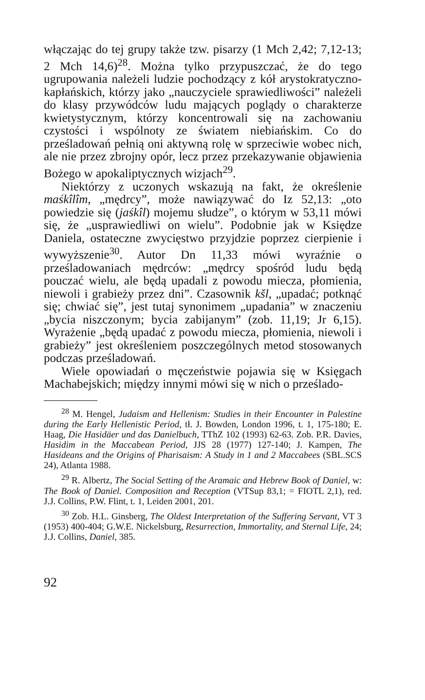włączając do tej grupy także tzw. pisarzy (1 Mch 2,42; 7,12-13; 2 Mch 14,6)<sup>28</sup>. Można tylko przypuszczać, że do tego ugrupowania należeli ludzie pochodzący z kół arystokratyczno-kapłańskich, którzy jako „nauczyciele sprawiedliwości” należeli do klasy przywódców ludu mających poglądy o charakterze kwietystycznym, którzy koncentrowali się na zachowaniu czystości i wspólnoty ze światem niebiańskim. Co do prześladowań pełnią oni aktywną rolę w sprzeciwie wobec nich, ale nie przez zbrojny opór, lecz przez przekazywanie objawienia Bożego w apokaliptycznych wizjach<sup>29</sup>.
Niektórzy z uczonych wskazują na fakt, że określenie maśkîlîm, „mędrcy”, może nawiązywać do Iz 52,13: „oto powiedzie się (jaśkîl) mojemu słudze”, o którym w 53,11 mówi się, że „usprawiedliwi on wielu”. Podobnie jak w Księdze Daniela, ostateczne zwycięstwo przyjdzie poprzez cierpienie i wywyższenie<sup>30</sup>. Autor Dn 11,33 mówi wyraźnie o prześladowaniach mędrców: „mędrcy spośród ludu będą pouczać wielu, ale będą upadali z powodu miecza, płomienia, niewoli i grabieży przez dni”. Czasownik kšl, „upadać; potknąć się; chwiać się”, jest tutaj synonimem „upadania” w znaczeniu „bycia niszczonym; bycia zabijanym” (zob. 11,19; Jr 6,15). Wyrażenie „będą upadać z powodu miecza, płomienia, niewoli i grabieży” jest określeniem poszczególnych metod stosowanych podczas prześladowań.
Wiele opowiadań o męczeństwie pojawia się w Księgach Machabejskich; między innymi mówi się w nich o prześlado-
<sup>28</sup> M. Hengel, Judaism and Hellenism: Studies in their Encounter in Palestine during the Early Hellenistic Period, tł. J. Bowden, London 1996, t. 1, 175-180; E. Haag, Die Hasidäer und das Danielbuch, TThZ 102 (1993) 62-63. Zob. P.R. Davies, Hasidim in the Maccabean Period, JJS 28 (1977) 127-140; J. Kampen, The Hasideans and the Origins of Pharisaism: A Study in 1 and 2 Maccabees (SBL.SCS 24), Atlanta 1988.
<sup>29</sup> R. Albertz, The Social Setting of the Aramaic and Hebrew Book of Daniel, w: The Book of Daniel. Composition and Reception (VTSup 83,1; = FIOTL 2,1), red. J.J. Collins, P.W. Flint, t. 1, Leiden 2001, 201.
<sup>30</sup> Zob. H.L. Ginsberg, The Oldest Interpretation of the Suffering Servant, VT 3 (1953) 400-404; G.W.E. Nickelsburg, Resurrection, Immortality, and Sternal Life, 24; J.J. Collins, Daniel, 385.
92